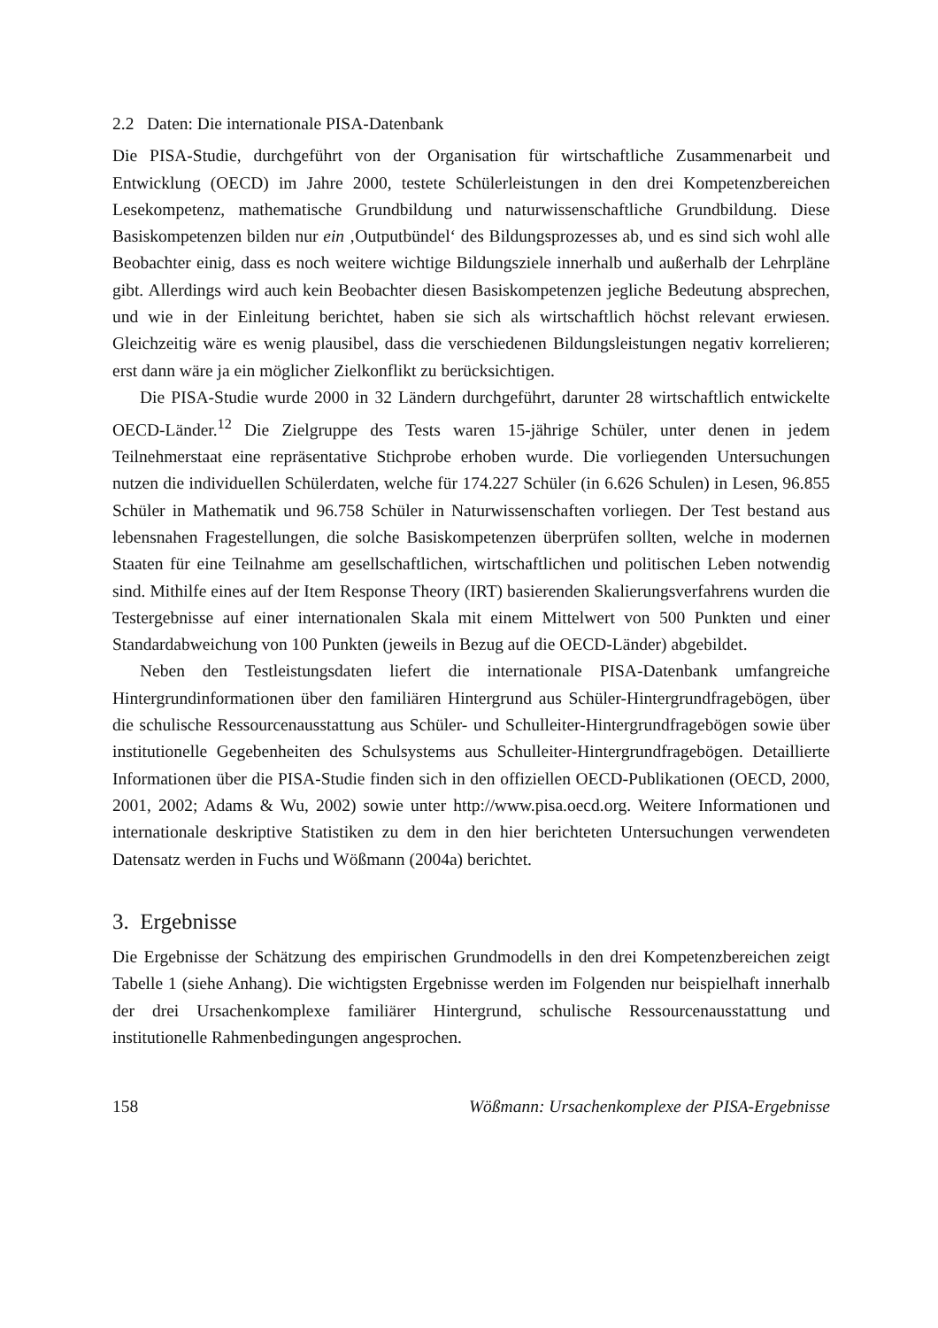2.2 Daten: Die internationale PISA-Datenbank
Die PISA-Studie, durchgeführt von der Organisation für wirtschaftliche Zusammenarbeit und Entwicklung (OECD) im Jahre 2000, testete Schülerleistungen in den drei Kompetenzbereichen Lesekompetenz, mathematische Grundbildung und naturwissenschaftliche Grundbildung. Diese Basiskompetenzen bilden nur ein ‚Outputbündel‘ des Bildungsprozesses ab, und es sind sich wohl alle Beobachter einig, dass es noch weitere wichtige Bildungsziele innerhalb und außerhalb der Lehrpläne gibt. Allerdings wird auch kein Beobachter diesen Basiskompetenzen jegliche Bedeutung absprechen, und wie in der Einleitung berichtet, haben sie sich als wirtschaftlich höchst relevant erwiesen. Gleichzeitig wäre es wenig plausibel, dass die verschiedenen Bildungsleistungen negativ korrelieren; erst dann wäre ja ein möglicher Zielkonflikt zu berücksichtigen.
Die PISA-Studie wurde 2000 in 32 Ländern durchgeführt, darunter 28 wirtschaftlich entwickelte OECD-Länder.<sup>12</sup> Die Zielgruppe des Tests waren 15-jährige Schüler, unter denen in jedem Teilnehmerstaat eine repräsentative Stichprobe erhoben wurde. Die vorliegenden Untersuchungen nutzen die individuellen Schülerdaten, welche für 174.227 Schüler (in 6.626 Schulen) in Lesen, 96.855 Schüler in Mathematik und 96.758 Schüler in Naturwissenschaften vorliegen. Der Test bestand aus lebensnahen Fragestellungen, die solche Basiskompetenzen überprüfen sollten, welche in modernen Staaten für eine Teilnahme am gesellschaftlichen, wirtschaftlichen und politischen Leben notwendig sind. Mithilfe eines auf der Item Response Theory (IRT) basierenden Skalierungsverfahrens wurden die Testergebnisse auf einer internationalen Skala mit einem Mittelwert von 500 Punkten und einer Standardabweichung von 100 Punkten (jeweils in Bezug auf die OECD-Länder) abgebildet.
Neben den Testleistungsdaten liefert die internationale PISA-Datenbank umfangreiche Hintergrundinformationen über den familiären Hintergrund aus Schüler-Hintergrundfragebögen, über die schulische Ressourcenausstattung aus Schüler- und Schulleiter-Hintergrundfragebögen sowie über institutionelle Gegebenheiten des Schulsystems aus Schulleiter-Hintergrundfragebögen. Detaillierte Informationen über die PISA-Studie finden sich in den offiziellen OECD-Publikationen (OECD, 2000, 2001, 2002; Adams & Wu, 2002) sowie unter http://www.pisa.oecd.org. Weitere Informationen und internationale deskriptive Statistiken zu dem in den hier berichteten Untersuchungen verwendeten Datensatz werden in Fuchs und Wößmann (2004a) berichtet.
3. Ergebnisse
Die Ergebnisse der Schätzung des empirischen Grundmodells in den drei Kompetenzbereichen zeigt Tabelle 1 (siehe Anhang). Die wichtigsten Ergebnisse werden im Folgenden nur beispielhaft innerhalb der drei Ursachenkomplexe familiärer Hintergrund, schulische Ressourcenausstattung und institutionelle Rahmenbedingungen angesprochen.
158 Wößmann: Ursachenkomplexe der PISA-Ergebnisse